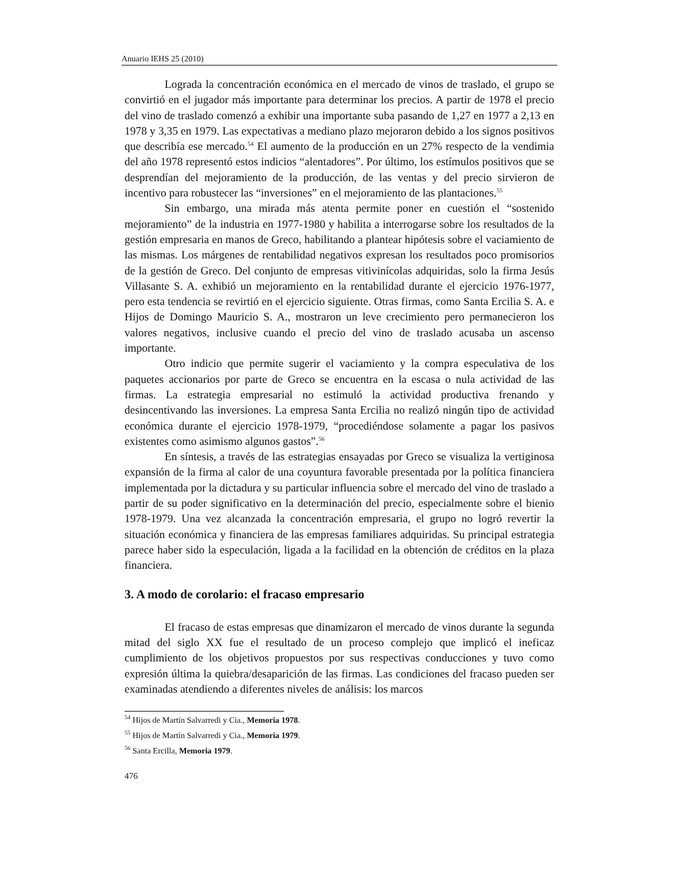Anuario IEHS 25 (2010)
Lograda la concentración económica en el mercado de vinos de traslado, el grupo se convirtió en el jugador más importante para determinar los precios. A partir de 1978 el precio del vino de traslado comenzó a exhibir una importante suba pasando de 1,27 en 1977 a 2,13 en 1978 y 3,35 en 1979. Las expectativas a mediano plazo mejoraron debido a los signos positivos que describía ese mercado.<sup>54</sup> El aumento de la producción en un 27% respecto de la vendimia del año 1978 representó estos indicios “alentadores”. Por último, los estímulos positivos que se desprendían del mejoramiento de la producción, de las ventas y del precio sirvieron de incentivo para robustecer las “inversiones” en el mejoramiento de las plantaciones.<sup>55</sup>
Sin embargo, una mirada más atenta permite poner en cuestión el “sostenido mejoramiento” de la industria en 1977-1980 y habilita a interrogarse sobre los resultados de la gestión empresaria en manos de Greco, habilitando a plantear hipótesis sobre el vaciamiento de las mismas. Los márgenes de rentabilidad negativos expresan los resultados poco promisorios de la gestión de Greco. Del conjunto de empresas vitivinícolas adquiridas, solo la firma Jesús Villasante S. A. exhibió un mejoramiento en la rentabilidad durante el ejercicio 1976-1977, pero esta tendencia se revirtió en el ejercicio siguiente. Otras firmas, como Santa Ercilia S. A. e Hijos de Domingo Mauricio S. A., mostraron un leve crecimiento pero permanecieron los valores negativos, inclusive cuando el precio del vino de traslado acusaba un ascenso importante.
Otro indicio que permite sugerir el vaciamiento y la compra especulativa de los paquetes accionarios por parte de Greco se encuentra en la escasa o nula actividad de las firmas. La estrategia empresarial no estimuló la actividad productiva frenando y desincentivando las inversiones. La empresa Santa Ercilia no realizó ningún tipo de actividad económica durante el ejercicio 1978-1979, “procediéndose solamente a pagar los pasivos existentes como asimismo algunos gastos”.<sup>56</sup>
En síntesis, a través de las estrategias ensayadas por Greco se visualiza la vertiginosa expansión de la firma al calor de una coyuntura favorable presentada por la política financiera implementada por la dictadura y su particular influencia sobre el mercado del vino de traslado a partir de su poder significativo en la determinación del precio, especialmente sobre el bienio 1978-1979. Una vez alcanzada la concentración empresaria, el grupo no logró revertir la situación económica y financiera de las empresas familiares adquiridas. Su principal estrategia parece haber sido la especulación, ligada a la facilidad en la obtención de créditos en la plaza financiera.
3. A modo de corolario: el fracaso empresario
El fracaso de estas empresas que dinamizaron el mercado de vinos durante la segunda mitad del siglo XX fue el resultado de un proceso complejo que implicó el ineficaz cumplimiento de los objetivos propuestos por sus respectivas conducciones y tuvo como expresión última la quiebra/desaparición de las firmas. Las condiciones del fracaso pueden ser examinadas atendiendo a diferentes niveles de análisis: los marcos
<sup>54</sup> Hijos de Martín Salvarredi y Cia., Memoria 1978.
<sup>55</sup> Hijos de Martín Salvarredi y Cia., Memoria 1979.
<sup>56</sup> Santa Ercilla, Memoria 1979.
476